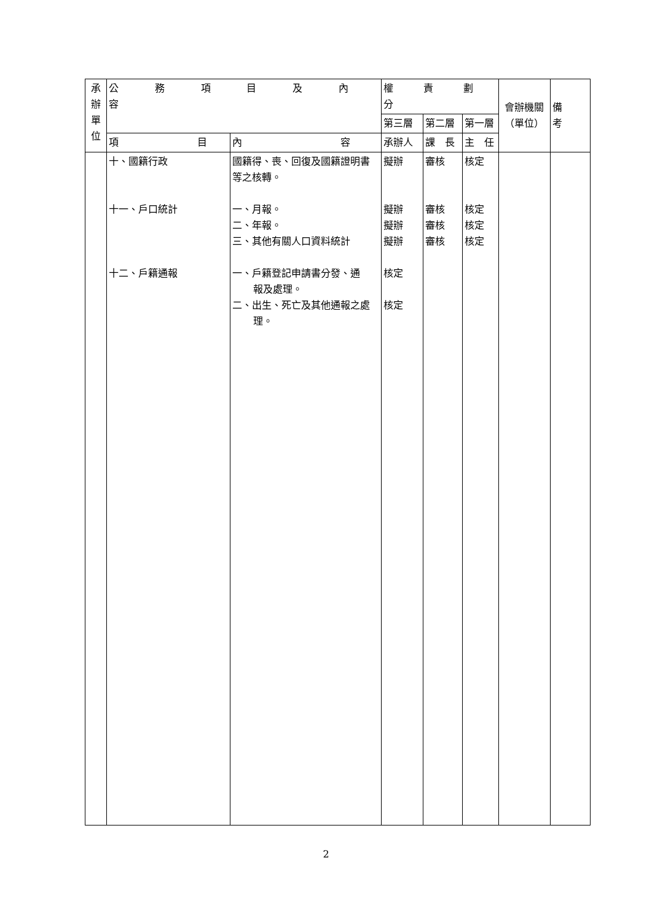| 承 辦 單 位 | 公務項目及內容 | | 權責劃分 | | | 會辦機關 （單位） | 備 考 |
| --- | --- | --- | --- | --- | --- | --- | --- |
| | | | 第三層 | 第二層 | 第一層 | | |
| | 項 目 | 內 容 | 承辦人 | 課 長 | 主 任 | | |
| | 十、國籍行政 十一、戶口統計 十二、戶籍通報 | 國籍得、喪、回復及國籍證明書等之核轉。 一、月報。 二、年報。 三、其他有關人口資料統計 一、戶籍登記申請書分發、通 報及處理。 二、出生、死亡及其他通報之處 理。 | 擬辦 擬辦 擬辦 擬辦 核定 核定 | 審核 審核 審核 審核 | 核定 核定 核定 核定 | | |
2